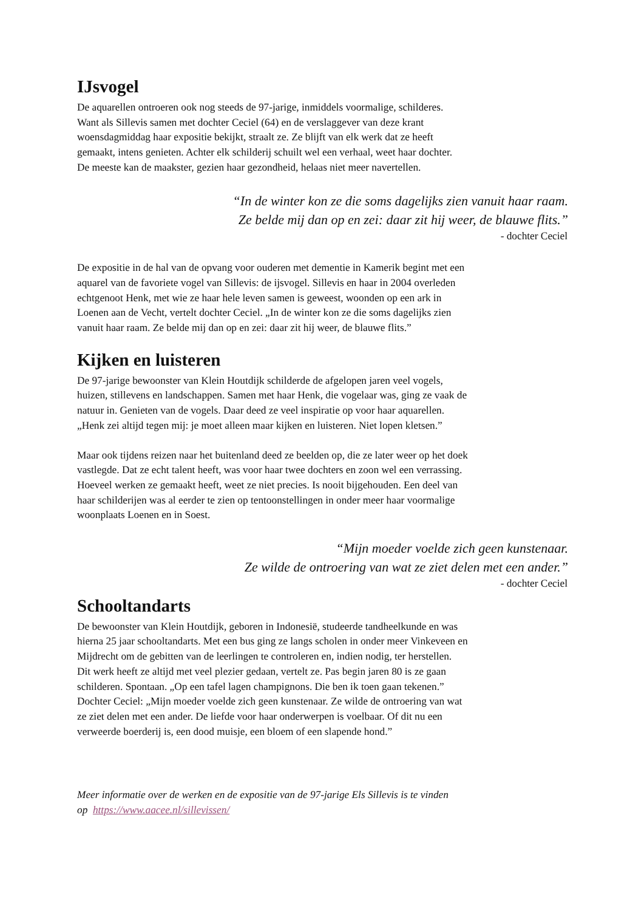IJsvogel
De aquarellen ontroeren ook nog steeds de 97-jarige, inmiddels voormalige, schilderes.
Want als Sillevis samen met dochter Ceciel (64) en de verslaggever van deze krant
woensdagmiddag haar expositie bekijkt, straalt ze. Ze blijft van elk werk dat ze heeft
gemaakt, intens genieten. Achter elk schilderij schuilt wel een verhaal, weet haar dochter.
De meeste kan de maakster, gezien haar gezondheid, helaas niet meer navertellen.
“In de winter kon ze die soms dagelijks zien vanuit haar raam.
Ze belde mij dan op en zei: daar zit hij weer, de blauwe flits.”
- dochter Ceciel
De expositie in de hal van de opvang voor ouderen met dementie in Kamerik begint met een
aquarel van de favoriete vogel van Sillevis: de ijsvogel. Sillevis en haar in 2004 overleden
echtgenoot Henk, met wie ze haar hele leven samen is geweest, woonden op een ark in
Loenen aan de Vecht, vertelt dochter Ceciel. „In de winter kon ze die soms dagelijks zien
vanuit haar raam. Ze belde mij dan op en zei: daar zit hij weer, de blauwe flits.”
Kijken en luisteren
De 97-jarige bewoonster van Klein Houtdijk schilderde de afgelopen jaren veel vogels,
huizen, stillevens en landschappen. Samen met haar Henk, die vogelaar was, ging ze vaak de
natuur in. Genieten van de vogels. Daar deed ze veel inspiratie op voor haar aquarellen.
„Henk zei altijd tegen mij: je moet alleen maar kijken en luisteren. Niet lopen kletsen.”
Maar ook tijdens reizen naar het buitenland deed ze beelden op, die ze later weer op het doek
vastlegde. Dat ze echt talent heeft, was voor haar twee dochters en zoon wel een verrassing.
Hoeveel werken ze gemaakt heeft, weet ze niet precies. Is nooit bijgehouden. Een deel van
haar schilderijen was al eerder te zien op tentoonstellingen in onder meer haar voormalige
woonplaats Loenen en in Soest.
“Mijn moeder voelde zich geen kunstenaar.
Ze wilde de ontroering van wat ze ziet delen met een ander.”
- dochter Ceciel
Schooltandarts
De bewoonster van Klein Houtdijk, geboren in Indonesië, studeerde tandheelkunde en was
hierna 25 jaar schooltandarts. Met een bus ging ze langs scholen in onder meer Vinkeveen en
Mijdrecht om de gebitten van de leerlingen te controleren en, indien nodig, ter herstellen.
Dit werk heeft ze altijd met veel plezier gedaan, vertelt ze. Pas begin jaren 80 is ze gaan
schilderen. Spontaan. „Op een tafel lagen champignons. Die ben ik toen gaan tekenen.”
Dochter Ceciel: „Mijn moeder voelde zich geen kunstenaar. Ze wilde de ontroering van wat
ze ziet delen met een ander. De liefde voor haar onderwerpen is voelbaar. Of dit nu een
verweerde boerderij is, een dood muisje, een bloem of een slapende hond.”
Meer informatie over de werken en de expositie van de 97-jarige Els Sillevis is te vinden
op https://www.aacee.nl/sillevissen/